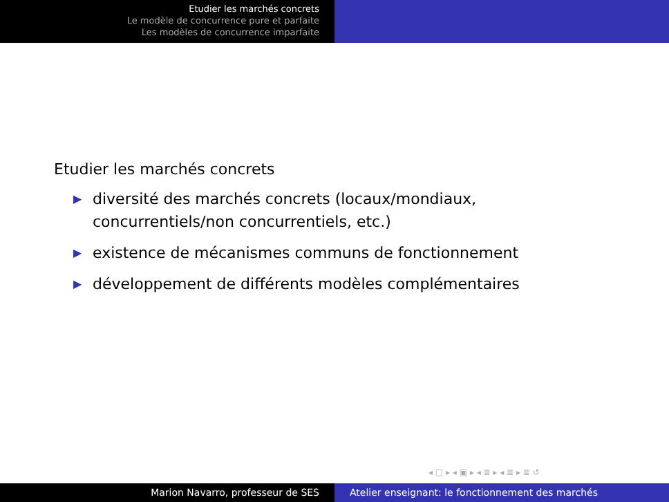Etudier les marchés concrets
Le modèle de concurrence pure et parfaite
Les modèles de concurrence imparfaite
Etudier les marchés concrets
▶ diversité des marchés concrets (locaux/mondiaux, concurrentiels/non concurrentiels, etc.)
▶ existence de mécanismes communs de fonctionnement
▶ développement de différents modèles complémentaires
◂ □ ▸ ◂ ▣ ▸ ◂ ≣ ▸ ◂ ≣ ▸ ≣ ↺
Marion Navarro, professeur de SES Atelier enseignant: le fonctionnement des marchés